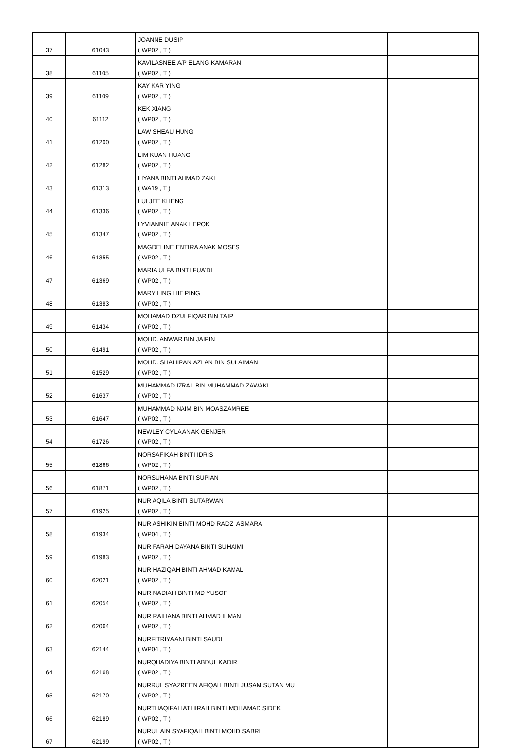| 37 | 61043 | JOANNE DUSIP ( WP02 , T ) | |
| 38 | 61105 | KAVILASNEE A/P ELANG KAMARAN ( WP02 , T ) | |
| 39 | 61109 | KAY KAR YING ( WP02 , T ) | |
| 40 | 61112 | KEK XIANG ( WP02 , T ) | |
| 41 | 61200 | LAW SHEAU HUNG ( WP02 , T ) | |
| 42 | 61282 | LIM KUAN HUANG ( WP02 , T ) | |
| 43 | 61313 | LIYANA BINTI AHMAD ZAKI ( WA19 , T ) | |
| 44 | 61336 | LUI JEE KHENG ( WP02 , T ) | |
| 45 | 61347 | LYVIANNIE ANAK LEPOK ( WP02 , T ) | |
| 46 | 61355 | MAGDELINE ENTIRA ANAK MOSES ( WP02 , T ) | |
| 47 | 61369 | MARIA ULFA BINTI FUA'DI ( WP02 , T ) | |
| 48 | 61383 | MARY LING HIE PING ( WP02 , T ) | |
| 49 | 61434 | MOHAMAD DZULFIQAR BIN TAIP ( WP02 , T ) | |
| 50 | 61491 | MOHD. ANWAR BIN JAIPIN ( WP02 , T ) | |
| 51 | 61529 | MOHD. SHAHIRAN AZLAN BIN SULAIMAN ( WP02 , T ) | |
| 52 | 61637 | MUHAMMAD IZRAL BIN MUHAMMAD ZAWAKI ( WP02 , T ) | |
| 53 | 61647 | MUHAMMAD NAIM BIN MOASZAMREE ( WP02 , T ) | |
| 54 | 61726 | NEWLEY CYLA ANAK GENJER ( WP02 , T ) | |
| 55 | 61866 | NORSAFIKAH BINTI IDRIS ( WP02 , T ) | |
| 56 | 61871 | NORSUHANA BINTI SUPIAN ( WP02 , T ) | |
| 57 | 61925 | NUR AQILA BINTI SUTARWAN ( WP02 , T ) | |
| 58 | 61934 | NUR ASHIKIN BINTI MOHD RADZI ASMARA ( WP04 , T ) | |
| 59 | 61983 | NUR FARAH DAYANA BINTI SUHAIMI ( WP02 , T ) | |
| 60 | 62021 | NUR HAZIQAH BINTI AHMAD KAMAL ( WP02 , T ) | |
| 61 | 62054 | NUR NADIAH BINTI MD YUSOF ( WP02 , T ) | |
| 62 | 62064 | NUR RAIHANA BINTI AHMAD ILMAN ( WP02 , T ) | |
| 63 | 62144 | NURFITRIYAANI BINTI SAUDI ( WP04 , T ) | |
| 64 | 62168 | NURQHADIYA BINTI ABDUL KADIR ( WP02 , T ) | |
| 65 | 62170 | NURRUL SYAZREEN AFIQAH BINTI JUSAM SUTAN MU ( WP02 , T ) | |
| 66 | 62189 | NURTHAQIFAH ATHIRAH BINTI MOHAMAD SIDEK ( WP02 , T ) | |
| 67 | 62199 | NURUL AIN SYAFIQAH BINTI MOHD SABRI ( WP02 , T ) | |